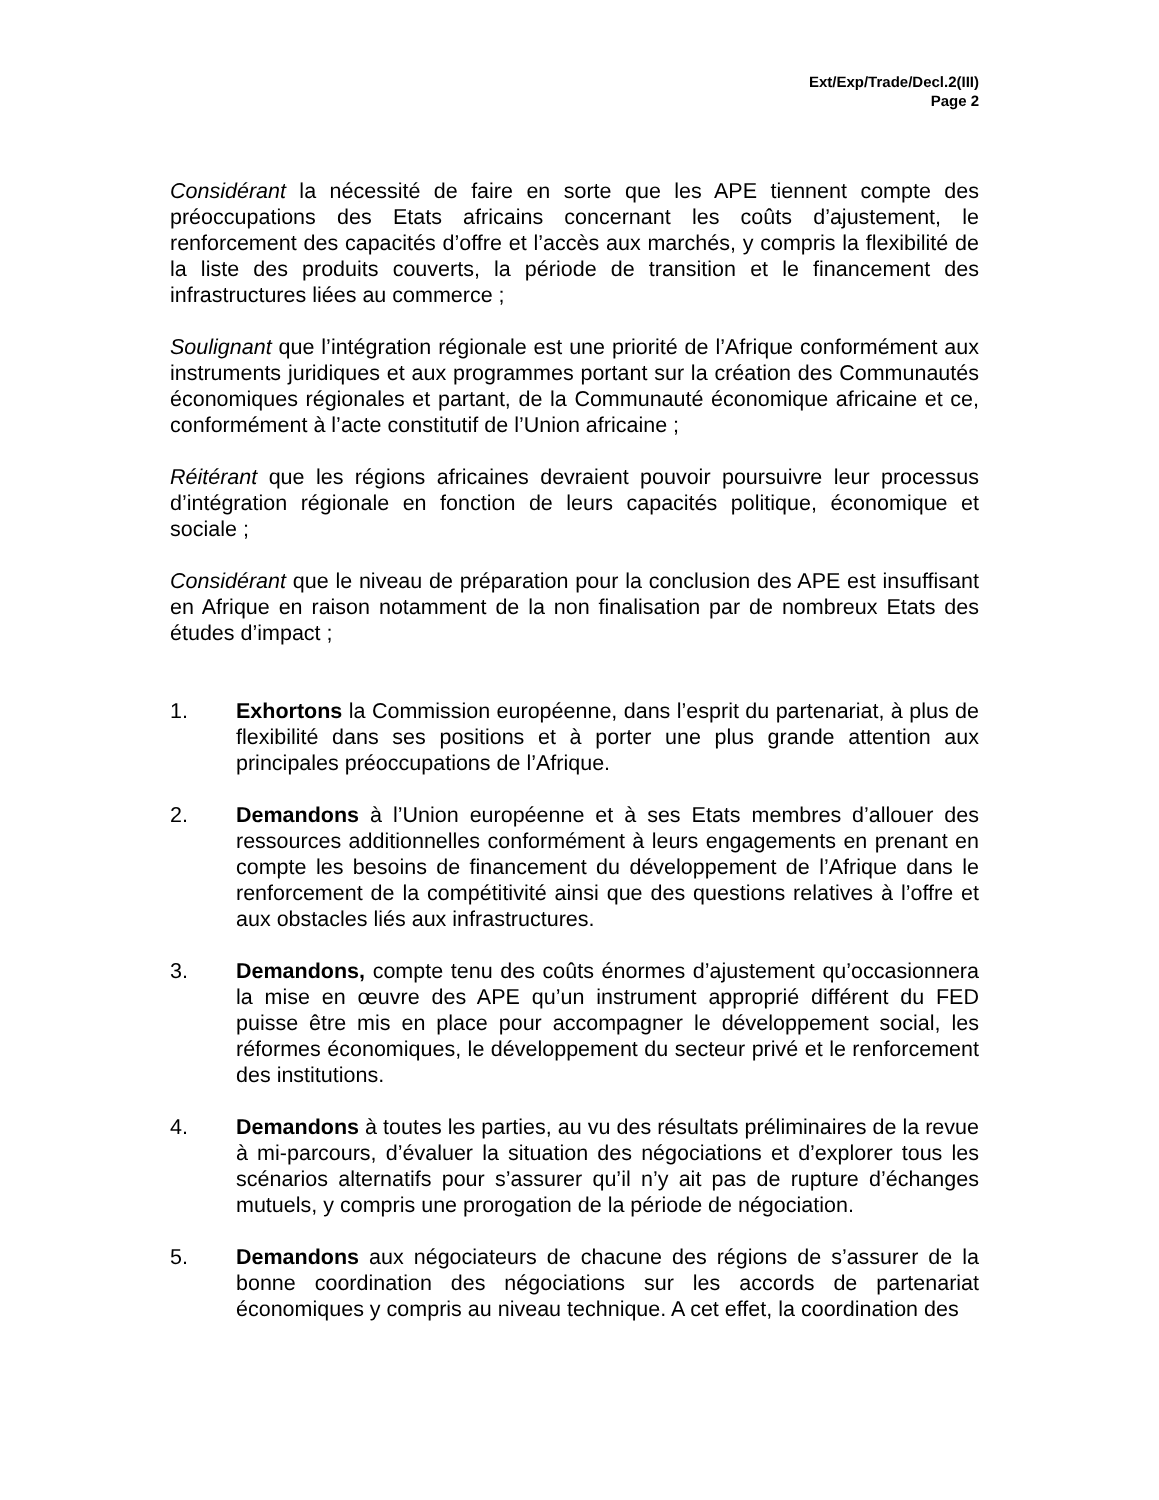Ext/Exp/Trade/Decl.2(III)
Page 2
Considérant la nécessité de faire en sorte que les APE tiennent compte des préoccupations des Etats africains concernant les coûts d’ajustement, le renforcement des capacités d’offre et l’accès aux marchés, y compris la flexibilité de la liste des produits couverts, la période de transition et le financement des infrastructures liées au commerce ;
Soulignant que l’intégration régionale est une priorité de l’Afrique conformément aux instruments juridiques et aux programmes portant sur la création des Communautés économiques régionales et partant, de la Communauté économique africaine et ce, conformément à l’acte constitutif de l’Union africaine ;
Réitérant que les régions africaines devraient pouvoir poursuivre leur processus d’intégration régionale en fonction de leurs capacités politique, économique et sociale ;
Considérant que le niveau de préparation pour la conclusion des APE est insuffisant en Afrique en raison notamment de la non finalisation par de nombreux Etats des études d’impact ;
1. Exhortons la Commission européenne, dans l’esprit du partenariat, à plus de flexibilité dans ses positions et à porter une plus grande attention aux principales préoccupations de l’Afrique.
2. Demandons à l’Union européenne et à ses Etats membres d’allouer des ressources additionnelles conformément à leurs engagements en prenant en compte les besoins de financement du développement de l’Afrique dans le renforcement de la compétitivité ainsi que des questions relatives à l’offre et aux obstacles liés aux infrastructures.
3. Demandons, compte tenu des coûts énormes d’ajustement qu’occasionnera la mise en œuvre des APE qu’un instrument approprié différent du FED puisse être mis en place pour accompagner le développement social, les réformes économiques, le développement du secteur privé et le renforcement des institutions.
4. Demandons à toutes les parties, au vu des résultats préliminaires de la revue à mi-parcours, d’évaluer la situation des négociations et d’explorer tous les scénarios alternatifs pour s’assurer qu’il n’y ait pas de rupture d’échanges mutuels, y compris une prorogation de la période de négociation.
5. Demandons aux négociateurs de chacune des régions de s’assurer de la bonne coordination des négociations sur les accords de partenariat économiques y compris au niveau technique. A cet effet, la coordination des